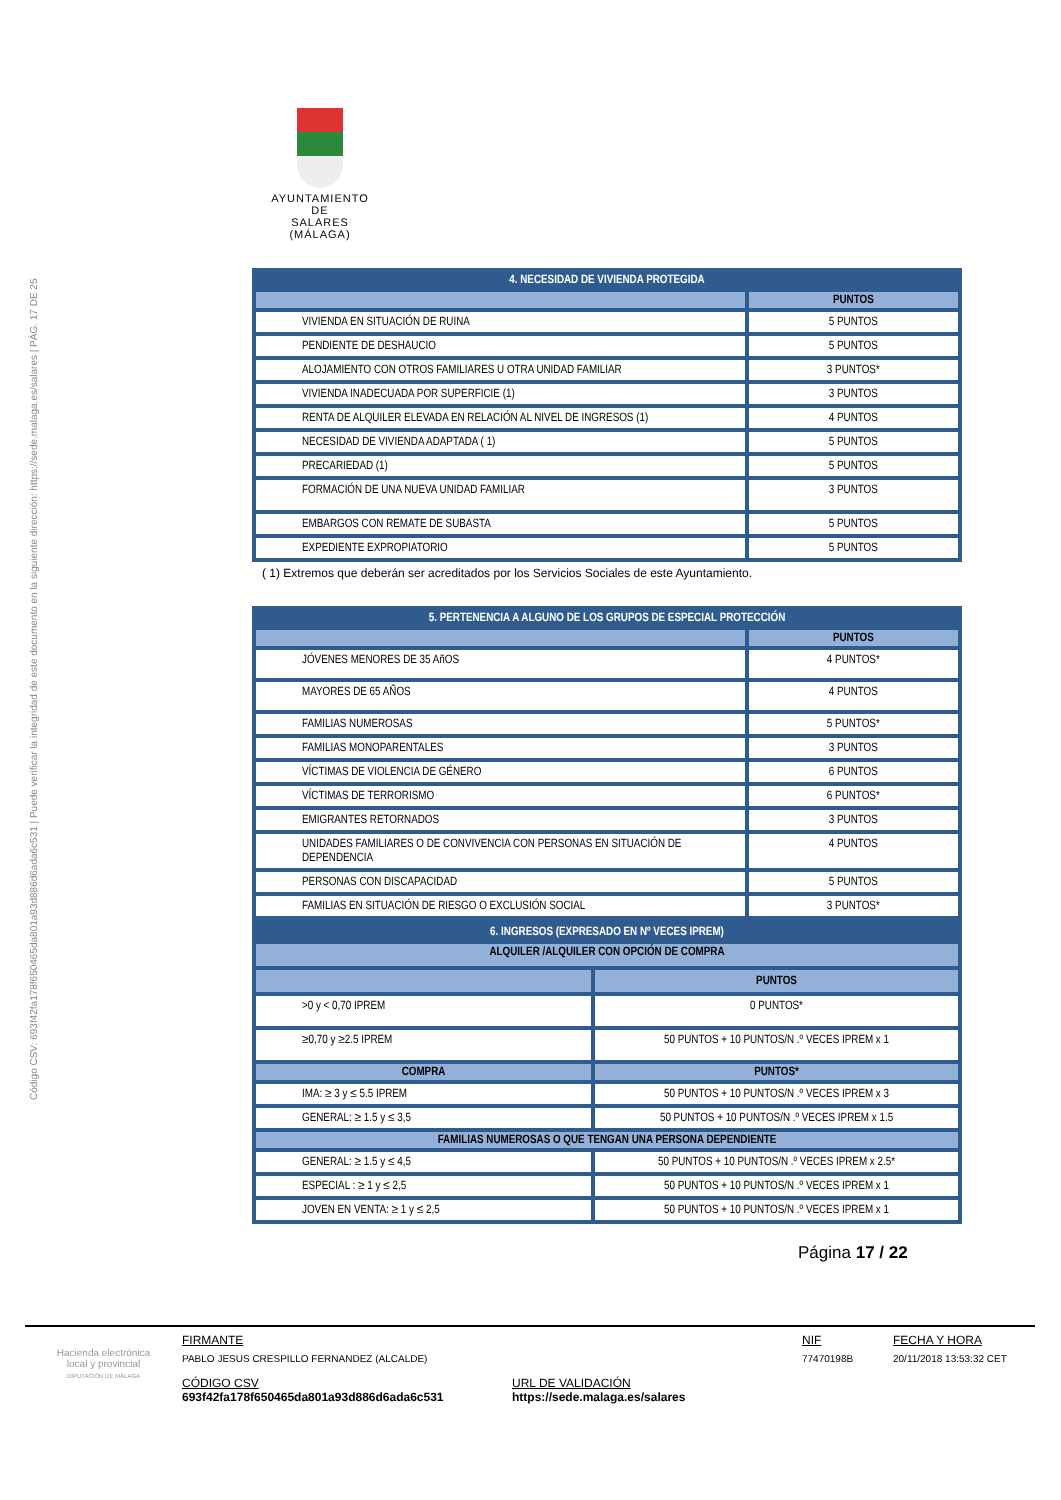Código CSV: 693f42fa178f650465da801a93d886d6ada6c531 | Puede verificar la integridad de este documento en la siguiente dirección: https://sede.malaga.es/salares | PÁG. 17 DE 25
AYUNTAMIENTO
DE
SALARES
(MÁLAGA)
| 4. NECESIDAD DE VIVIENDA PROTEGIDA | |
| --- | --- |
| | PUNTOS |
| VIVIENDA EN SITUACIÓN DE RUINA | 5 PUNTOS |
| PENDIENTE DE DESHAUCIO | 5 PUNTOS |
| ALOJAMIENTO CON OTROS FAMILIARES U OTRA UNIDAD FAMILIAR | 3 PUNTOS* |
| VIVIENDA INADECUADA POR SUPERFICIE (1) | 3 PUNTOS |
| RENTA DE ALQUILER ELEVADA EN RELACIÓN AL NIVEL DE INGRESOS (1) | 4 PUNTOS |
| NECESIDAD DE VIVIENDA ADAPTADA ( 1) | 5 PUNTOS |
| PRECARIEDAD (1) | 5 PUNTOS |
| FORMACIÓN DE UNA NUEVA UNIDAD FAMILIAR | 3 PUNTOS |
| EMBARGOS CON REMATE DE SUBASTA | 5 PUNTOS |
| EXPEDIENTE EXPROPIATORIO | 5 PUNTOS |
( 1) Extremos que deberán ser acreditados por los Servicios Sociales de este Ayuntamiento.
| 5. PERTENENCIA A ALGUNO DE LOS GRUPOS DE ESPECIAL PROTECCIÓN | |
| --- | --- |
| | PUNTOS |
| JÓVENES MENORES DE 35 AñOS | 4 PUNTOS* |
| MAYORES DE 65 AÑOS | 4 PUNTOS |
| FAMILIAS NUMEROSAS | 5 PUNTOS* |
| FAMILIAS MONOPARENTALES | 3 PUNTOS |
| VÍCTIMAS DE VIOLENCIA DE GÉNERO | 6 PUNTOS |
| VÍCTIMAS DE TERRORISMO | 6 PUNTOS* |
| EMIGRANTES RETORNADOS | 3 PUNTOS |
| UNIDADES FAMILIARES O DE CONVIVENCIA CON PERSONAS EN SITUACIÓN DE DEPENDENCIA | 4 PUNTOS |
| PERSONAS CON DISCAPACIDAD | 5 PUNTOS |
| FAMILIAS EN SITUACIÓN DE RIESGO O EXCLUSIÓN SOCIAL | 3 PUNTOS* |
| 6. INGRESOS (EXPRESADO EN Nº VECES IPREM) | |
| --- | --- |
| ALQUILER /ALQUILER CON OPCIÓN DE COMPRA | |
| | PUNTOS |
| >0 y < 0,70 IPREM | 0 PUNTOS* |
| ≥0,70 y ≥2.5 IPREM | 50 PUNTOS + 10 PUNTOS/N .º VECES IPREM x 1 |
| COMPRA | PUNTOS* |
| IMA: ≥ 3 y ≤ 5.5 IPREM | 50 PUNTOS + 10 PUNTOS/N .º VECES IPREM x 3 |
| GENERAL: ≥ 1.5 y ≤ 3,5 | 50 PUNTOS + 10 PUNTOS/N .º VECES IPREM x 1.5 |
| FAMILIAS NUMEROSAS O QUE TENGAN UNA PERSONA DEPENDIENTE | |
| GENERAL: ≥ 1.5 y ≤ 4,5 | 50 PUNTOS + 10 PUNTOS/N .º VECES IPREM x 2.5* |
| ESPECIAL : ≥ 1 y ≤ 2,5 | 50 PUNTOS + 10 PUNTOS/N .º VECES IPREM x 1 |
| JOVEN EN VENTA: ≥ 1 y ≤ 2,5 | 50 PUNTOS + 10 PUNTOS/N .º VECES IPREM x 1 |
Página 17 / 22
Hacienda electrónica
local y provincial
DIPUTACIÓN DE MÁLAGA
FIRMANTE
PABLO JESUS CRESPILLO FERNANDEZ (ALCALDE)
CÓDIGO CSV
693f42fa178f650465da801a93d886d6ada6c531
URL DE VALIDACIÓN
https://sede.malaga.es/salares
NIF
77470198B
FECHA Y HORA
20/11/2018 13:53:32 CET